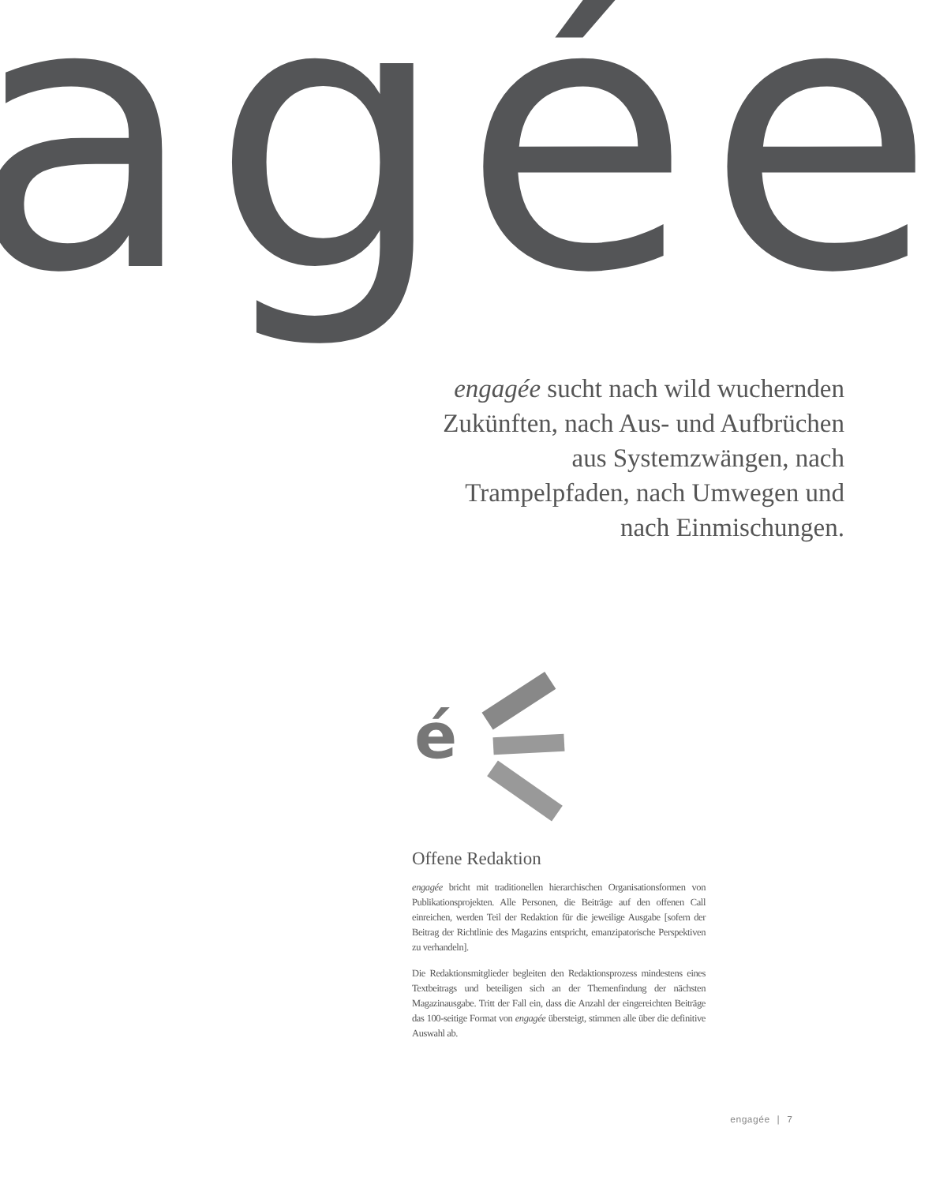agée
engagée sucht nach wild wuchernden Zukünften, nach Aus- und Aufbrüchen aus Systemzwängen, nach Trampelpfaden, nach Umwegen und nach Einmischungen.
é
Offene Redaktion
engagée bricht mit traditionellen hierarchischen Organisationsformen von Publikationsprojekten. Alle Personen, die Beiträge auf den offenen Call einreichen, werden Teil der Redaktion für die jeweilige Ausgabe [sofern der Beitrag der Richtlinie des Magazins entspricht, emanzipatorische Perspektiven zu verhandeln].
Die Redaktionsmitglieder begleiten den Redaktionsprozess mindestens eines Textbeitrags und beteiligen sich an der Themenfindung der nächsten Magazinausgabe. Tritt der Fall ein, dass die Anzahl der eingereichten Beiträge das 100-seitige Format von engagée übersteigt, stimmen alle über die definitive Auswahl ab.
engagée | 7